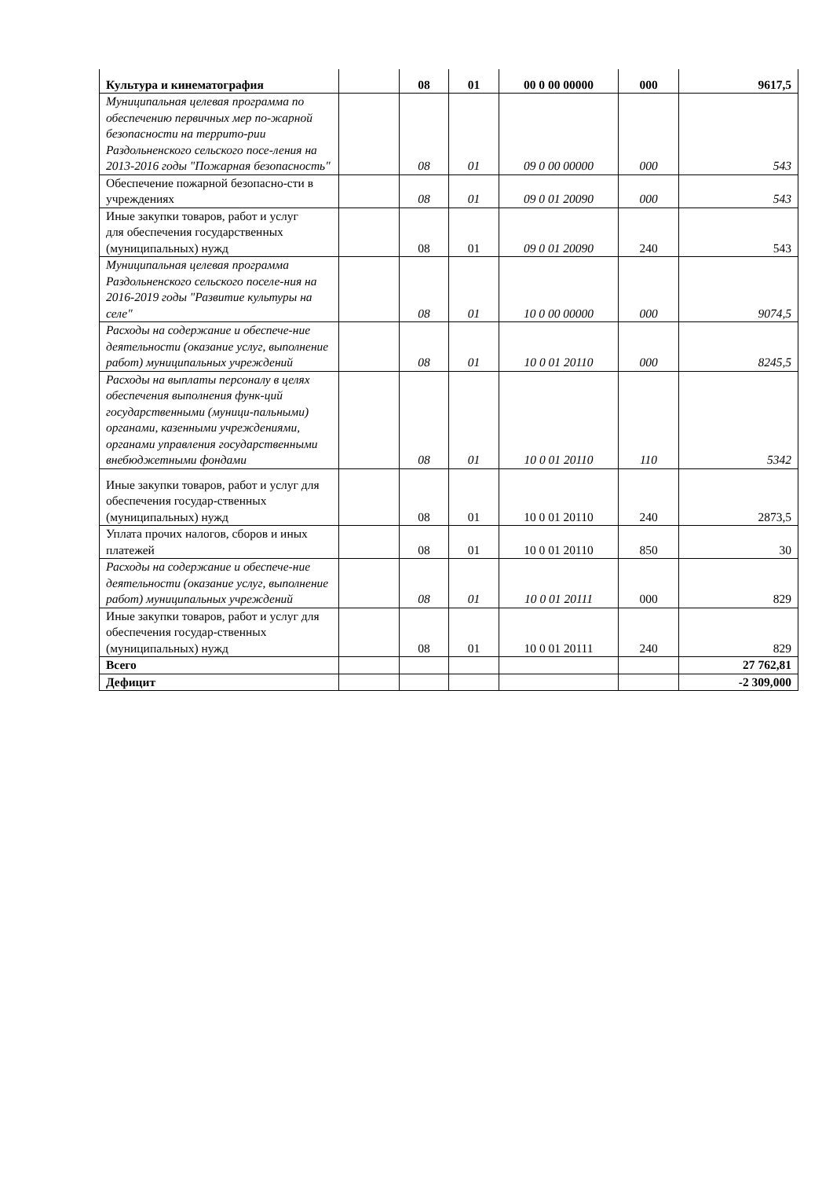| Культура и кинематография | | 08 | 01 | 00 0 00 00000 | 000 | 9617,5 |
| Муниципальная целевая программа по обеспечению первичных мер по-жарной безопасности на террито-рии Раздольненского сельского посе-ления на 2013-2016 годы "Пожарная безопасность" | | 08 | 01 | 09 0 00 00000 | 000 | 543 |
| Обеспечение пожарной безопасно-сти в учреждениях | | 08 | 01 | 09 0 01 20090 | 000 | 543 |
| Иные закупки товаров, работ и услуг для обеспечения государственных (муниципальных) нужд | | 08 | 01 | 09 0 01 20090 | 240 | 543 |
| Муниципальная целевая программа Раздольненского сельского поселе-ния на 2016-2019 годы "Развитие культуры на селе" | | 08 | 01 | 10 0 00 00000 | 000 | 9074,5 |
| Расходы на содержание и обеспече-ние деятельности (оказание услуг, выполнение работ) муниципальных учреждений | | 08 | 01 | 10 0 01 20110 | 000 | 8245,5 |
| Расходы на выплаты персоналу в целях обеспечения выполнения функ-ций государственными (муници-пальными) органами, казенными учреждениями, органами управления государственными внебюджетными фондами | | 08 | 01 | 10 0 01 20110 | 110 | 5342 |
| Иные закупки товаров, работ и услуг для обеспечения государ-ственных (муниципальных) нужд | | 08 | 01 | 10 0 01 20110 | 240 | 2873,5 |
| Уплата прочих налогов, сборов и иных платежей | | 08 | 01 | 10 0 01 20110 | 850 | 30 |
| Расходы на содержание и обеспече-ние деятельности (оказание услуг, выполнение работ) муниципальных учреждений | | 08 | 01 | 10 0 01 20111 | 000 | 829 |
| Иные закупки товаров, работ и услуг для обеспечения государ-ственных (муниципальных) нужд | | 08 | 01 | 10 0 01 20111 | 240 | 829 |
| Всего | | | | | | 27 762,81 |
| Дефицит | | | | | | -2 309,000 |